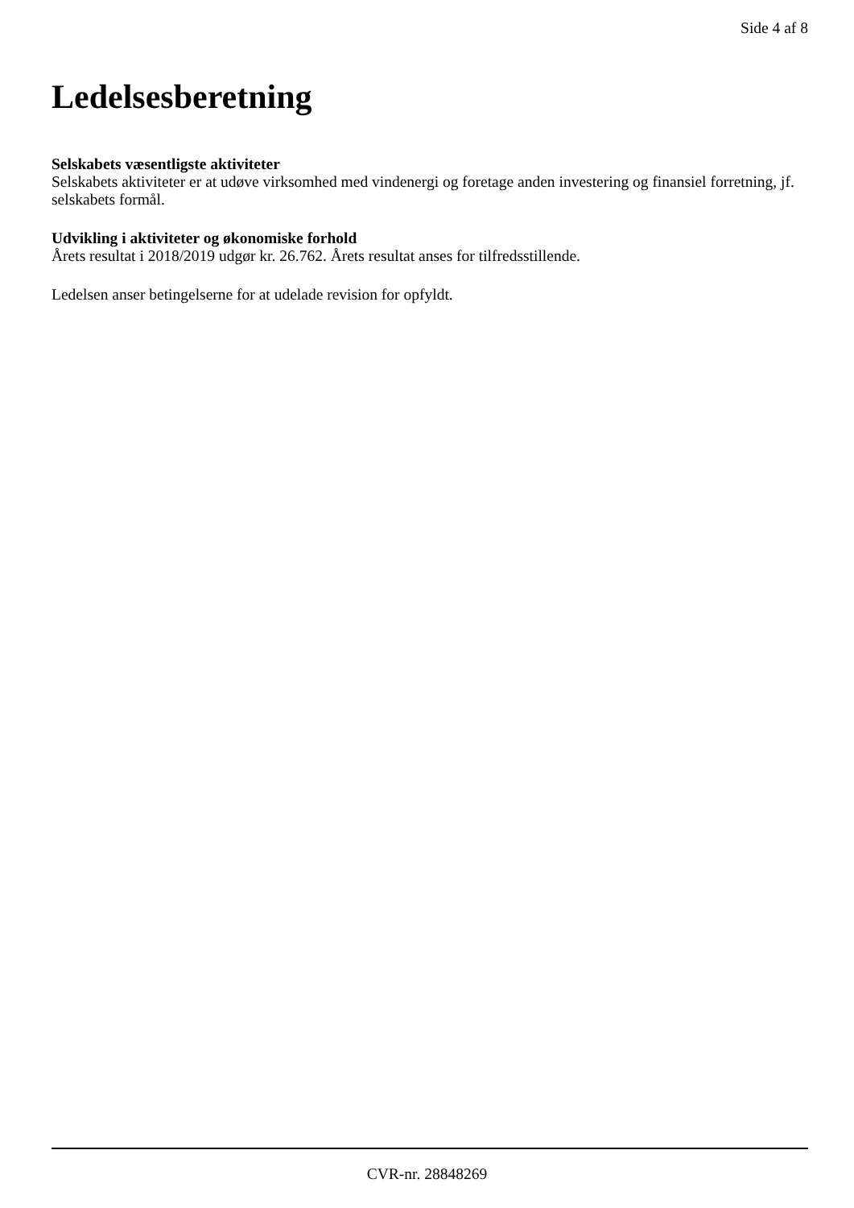Side 4 af 8
Ledelsesberetning
Selskabets væsentligste aktiviteter
Selskabets aktiviteter er at udøve virksomhed med vindenergi og foretage anden investering og finansiel forretning, jf. selskabets formål.
Udvikling i aktiviteter og økonomiske forhold
Årets resultat i 2018/2019 udgør kr. 26.762. Årets resultat anses for tilfredsstillende.
Ledelsen anser betingelserne for at udelade revision for opfyldt.
CVR-nr. 28848269